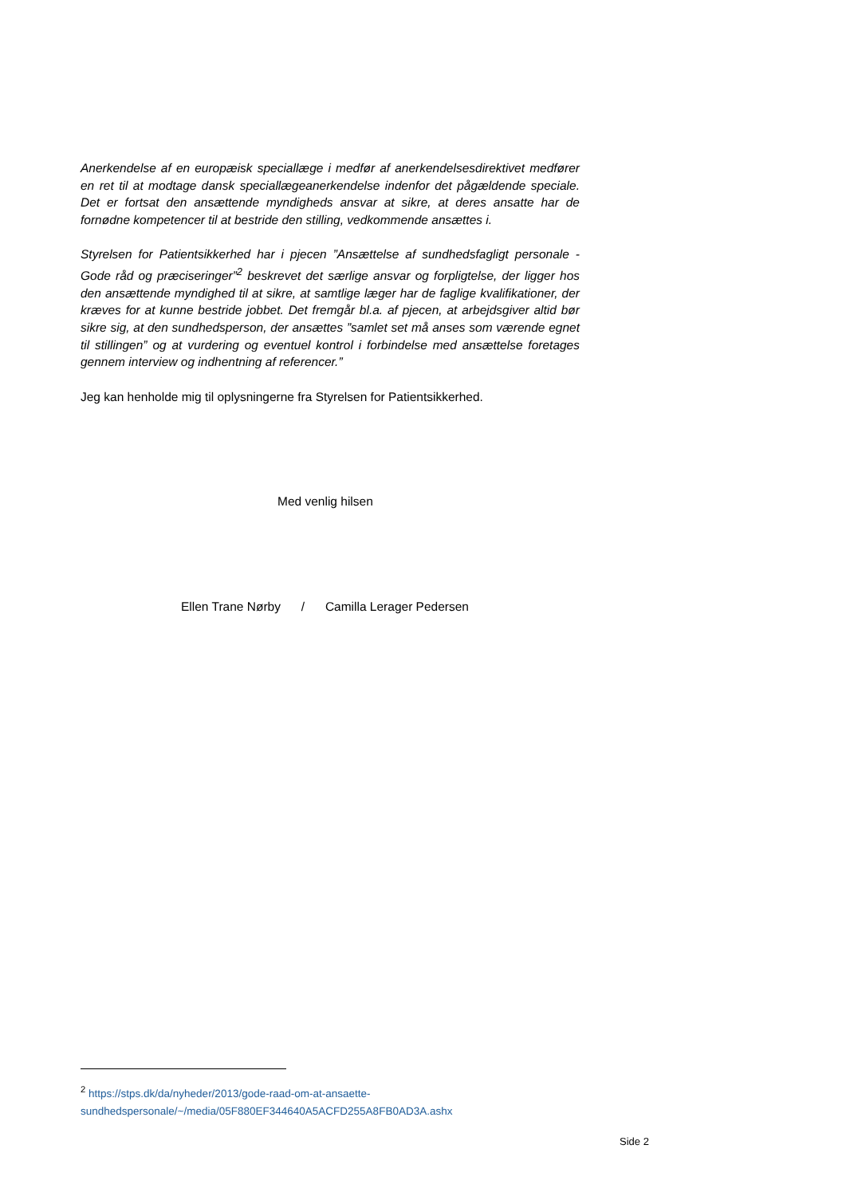Anerkendelse af en europæisk speciallæge i medfør af anerkendelsesdirektivet medfører en ret til at modtage dansk speciallægeanerkendelse indenfor det pågældende speciale. Det er fortsat den ansættende myndigheds ansvar at sikre, at deres ansatte har de fornødne kompetencer til at bestride den stilling, vedkommende ansættes i.
Styrelsen for Patientsikkerhed har i pjecen ”Ansættelse af sundhedsfagligt personale - Gode råd og præciseringer”<sup>2</sup> beskrevet det særlige ansvar og forpligtelse, der ligger hos den ansættende myndighed til at sikre, at samtlige læger har de faglige kvalifikationer, der kræves for at kunne bestride jobbet. Det fremgår bl.a. af pjecen, at arbejdsgiver altid bør sikre sig, at den sundhedsperson, der ansættes ”samlet set må anses som værende egnet til stillingen” og at vurdering og eventuel kontrol i forbindelse med ansættelse foretages gennem interview og indhentning af referencer.”
Jeg kan henholde mig til oplysningerne fra Styrelsen for Patientsikkerhed.
Med venlig hilsen
Ellen Trane Nørby / Camilla Lerager Pedersen
<sup>2</sup> https://stps.dk/da/nyheder/2013/gode-raad-om-at-ansaette-sundhedspersonale/~/media/05F880EF344640A5ACFD255A8FB0AD3A.ashx
Side 2